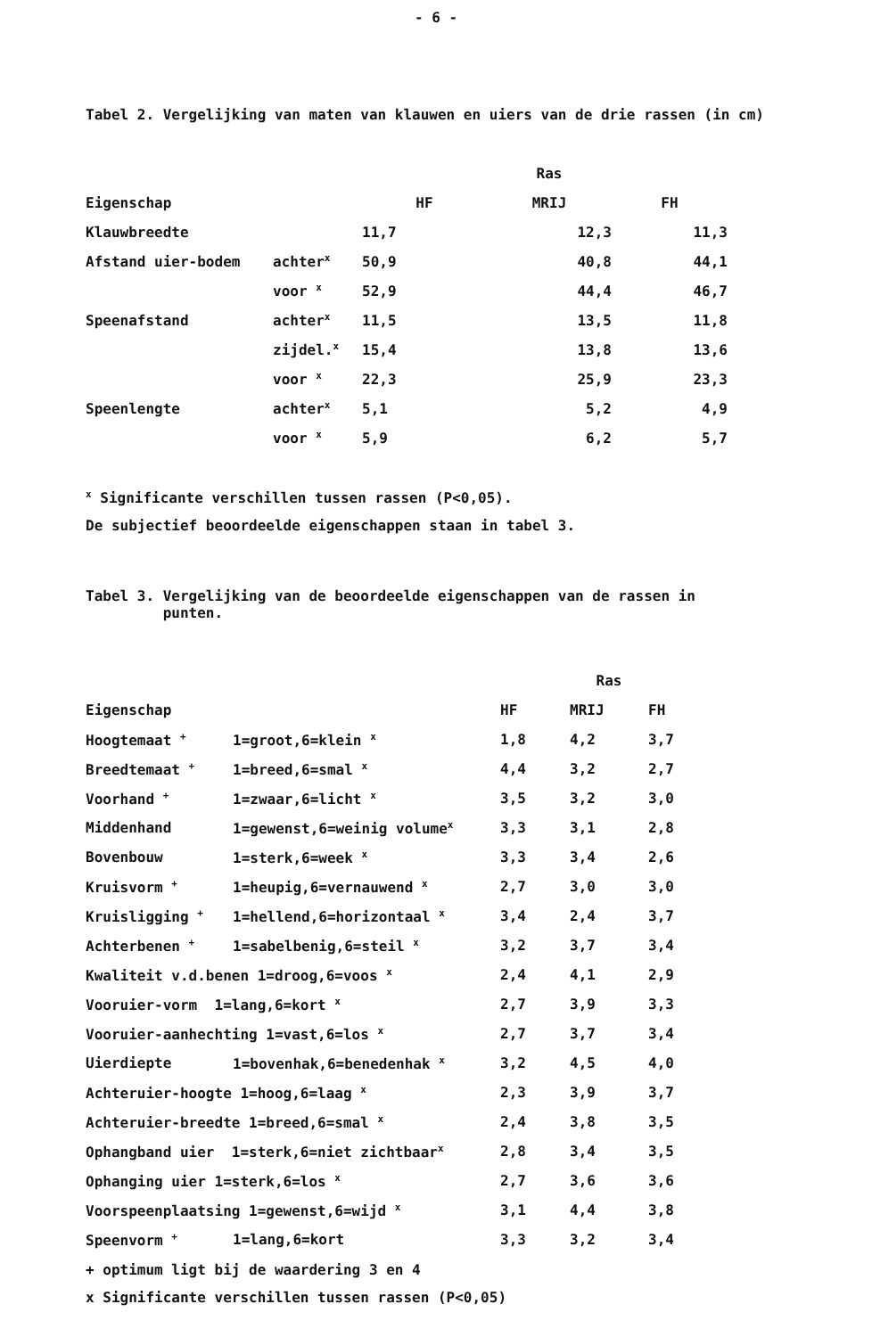- 6 -
Tabel 2. Vergelijking van maten van klauwen en uiers van de drie rassen (in cm)
| | | | Ras | |
| --- | --- | --- | --- | --- |
| Eigenschap | | HF | MRIJ | FH |
| Klauwbreedte | | 11,7 | 12,3 | 11,3 |
| Afstand uier-bodem | achter<sup>x</sup> | 50,9 | 40,8 | 44,1 |
| | voor <sup>x</sup> | 52,9 | 44,4 | 46,7 |
| Speenafstand | achter<sup>x</sup> | 11,5 | 13,5 | 11,8 |
| | zijdel.<sup>x</sup> | 15,4 | 13,8 | 13,6 |
| | voor <sup>x</sup> | 22,3 | 25,9 | 23,3 |
| Speenlengte | achter<sup>x</sup> | 5,1 | 5,2 | 4,9 |
| | voor <sup>x</sup> | 5,9 | 6,2 | 5,7 |
<sup>x</sup> Significante verschillen tussen rassen (P<0,05).
De subjectief beoordeelde eigenschappen staan in tabel 3.
Tabel 3. Vergelijking van de beoordeelde eigenschappen van de rassen in
punten.
| | | | Ras | |
| --- | --- | --- | --- | --- |
| Eigenschap | | HF | MRIJ | FH |
| Hoogtemaat <sup>+</sup> | 1=groot,6=klein <sup>x</sup> | 1,8 | 4,2 | 3,7 |
| Breedtemaat <sup>+</sup> | 1=breed,6=smal <sup>x</sup> | 4,4 | 3,2 | 2,7 |
| Voorhand <sup>+</sup> | 1=zwaar,6=licht <sup>x</sup> | 3,5 | 3,2 | 3,0 |
| Middenhand | 1=gewenst,6=weinig volume<sup>x</sup> | 3,3 | 3,1 | 2,8 |
| Bovenbouw | 1=sterk,6=week <sup>x</sup> | 3,3 | 3,4 | 2,6 |
| Kruisvorm <sup>+</sup> | 1=heupig,6=vernauwend <sup>x</sup> | 2,7 | 3,0 | 3,0 |
| Kruisligging <sup>+</sup> | 1=hellend,6=horizontaal <sup>x</sup> | 3,4 | 2,4 | 3,7 |
| Achterbenen <sup>+</sup> | 1=sabelbenig,6=steil <sup>x</sup> | 3,2 | 3,7 | 3,4 |
| Kwaliteit v.d.benen 1=droog,6=voos <sup>x</sup> | | 2,4 | 4,1 | 2,9 |
| Vooruier-vorm 1=lang,6=kort <sup>x</sup> | | 2,7 | 3,9 | 3,3 |
| Vooruier-aanhechting 1=vast,6=los <sup>x</sup> | | 2,7 | 3,7 | 3,4 |
| Uierdiepte | 1=bovenhak,6=benedenhak <sup>x</sup> | 3,2 | 4,5 | 4,0 |
| Achteruier-hoogte 1=hoog,6=laag <sup>x</sup> | | 2,3 | 3,9 | 3,7 |
| Achteruier-breedte 1=breed,6=smal <sup>x</sup> | | 2,4 | 3,8 | 3,5 |
| Ophangband uier 1=sterk,6=niet zichtbaar<sup>x</sup> | | 2,8 | 3,4 | 3,5 |
| Ophanging uier 1=sterk,6=los <sup>x</sup> | | 2,7 | 3,6 | 3,6 |
| Voorspeenplaatsing 1=gewenst,6=wijd <sup>x</sup> | | 3,1 | 4,4 | 3,8 |
| Speenvorm <sup>+</sup> | 1=lang,6=kort | 3,3 | 3,2 | 3,4 |
+ optimum ligt bij de waardering 3 en 4
x Significante verschillen tussen rassen (P<0,05)